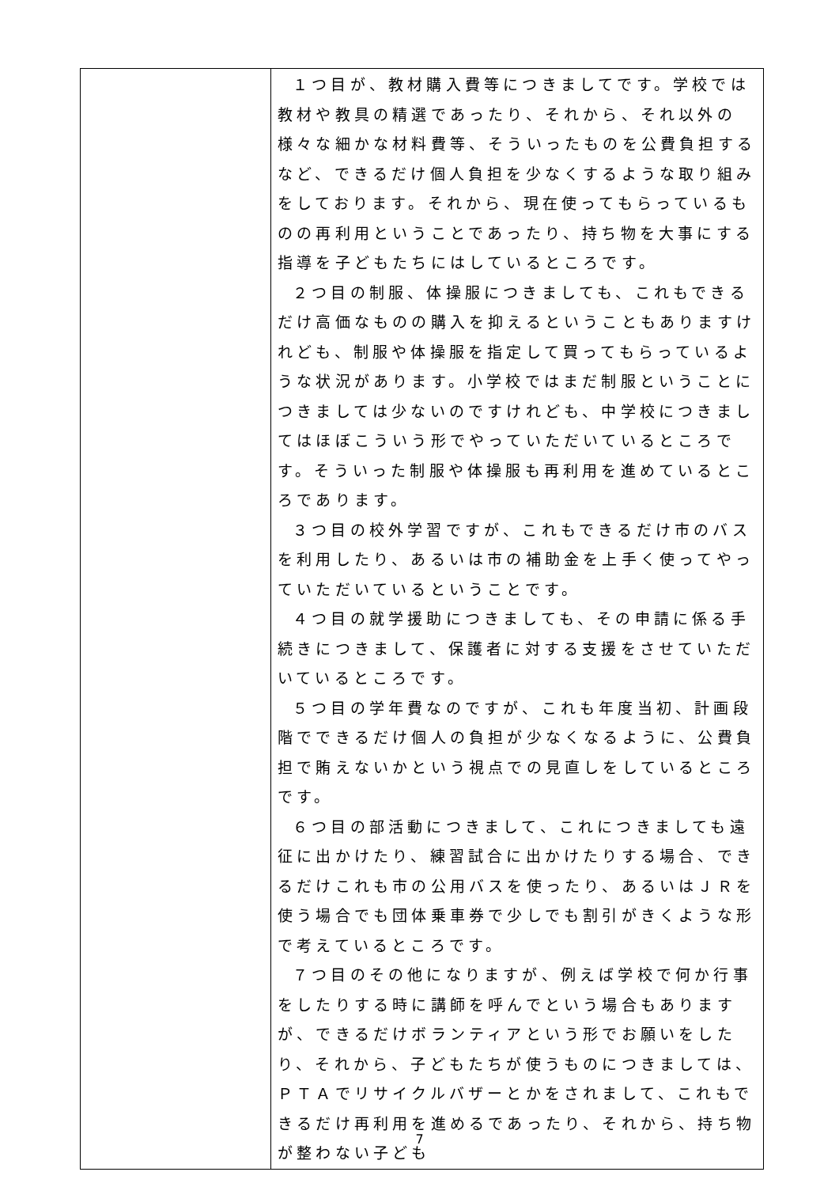| | １つ目が、教材購入費等につきましてです。学校では教材や教具の精選であったり、それから、それ以外の様々な細かな材料費等、そういったものを公費負担するなど、できるだけ個人負担を少なくするような取り組みをしております。それから、現在使ってもらっているものの再利用ということであったり、持ち物を大事にする指導を子どもたちにはしているところです。 ２つ目の制服、体操服につきましても、これもできるだけ高価なものの購入を抑えるということもありますけれども、制服や体操服を指定して買ってもらっているような状況があります。小学校ではまだ制服ということにつきましては少ないのですけれども、中学校につきましてはほぼこういう形でやっていただいているところです。そういった制服や体操服も再利用を進めているところであります。 ３つ目の校外学習ですが、これもできるだけ市のバスを利用したり、あるいは市の補助金を上手く使ってやっていただいているということです。 ４つ目の就学援助につきましても、その申請に係る手続きにつきまして、保護者に対する支援をさせていただいているところです。 ５つ目の学年費なのですが、これも年度当初、計画段階でできるだけ個人の負担が少なくなるように、公費負担で賄えないかという視点での見直しをしているところです。 ６つ目の部活動につきまして、これにつきましても遠征に出かけたり、練習試合に出かけたりする場合、できるだけこれも市の公用バスを使ったり、あるいはＪＲを使う場合でも団体乗車券で少しでも割引がきくような形で考えているところです。 ７つ目のその他になりますが、例えば学校で何か行事をしたりする時に講師を呼んでという場合もありますが、できるだけボランティアという形でお願いをしたり、それから、子どもたちが使うものにつきましては、ＰＴＡでリサイクルバザーとかをされまして、これもできるだけ再利用を進めるであったり、それから、持ち物が整わない子ども |
7